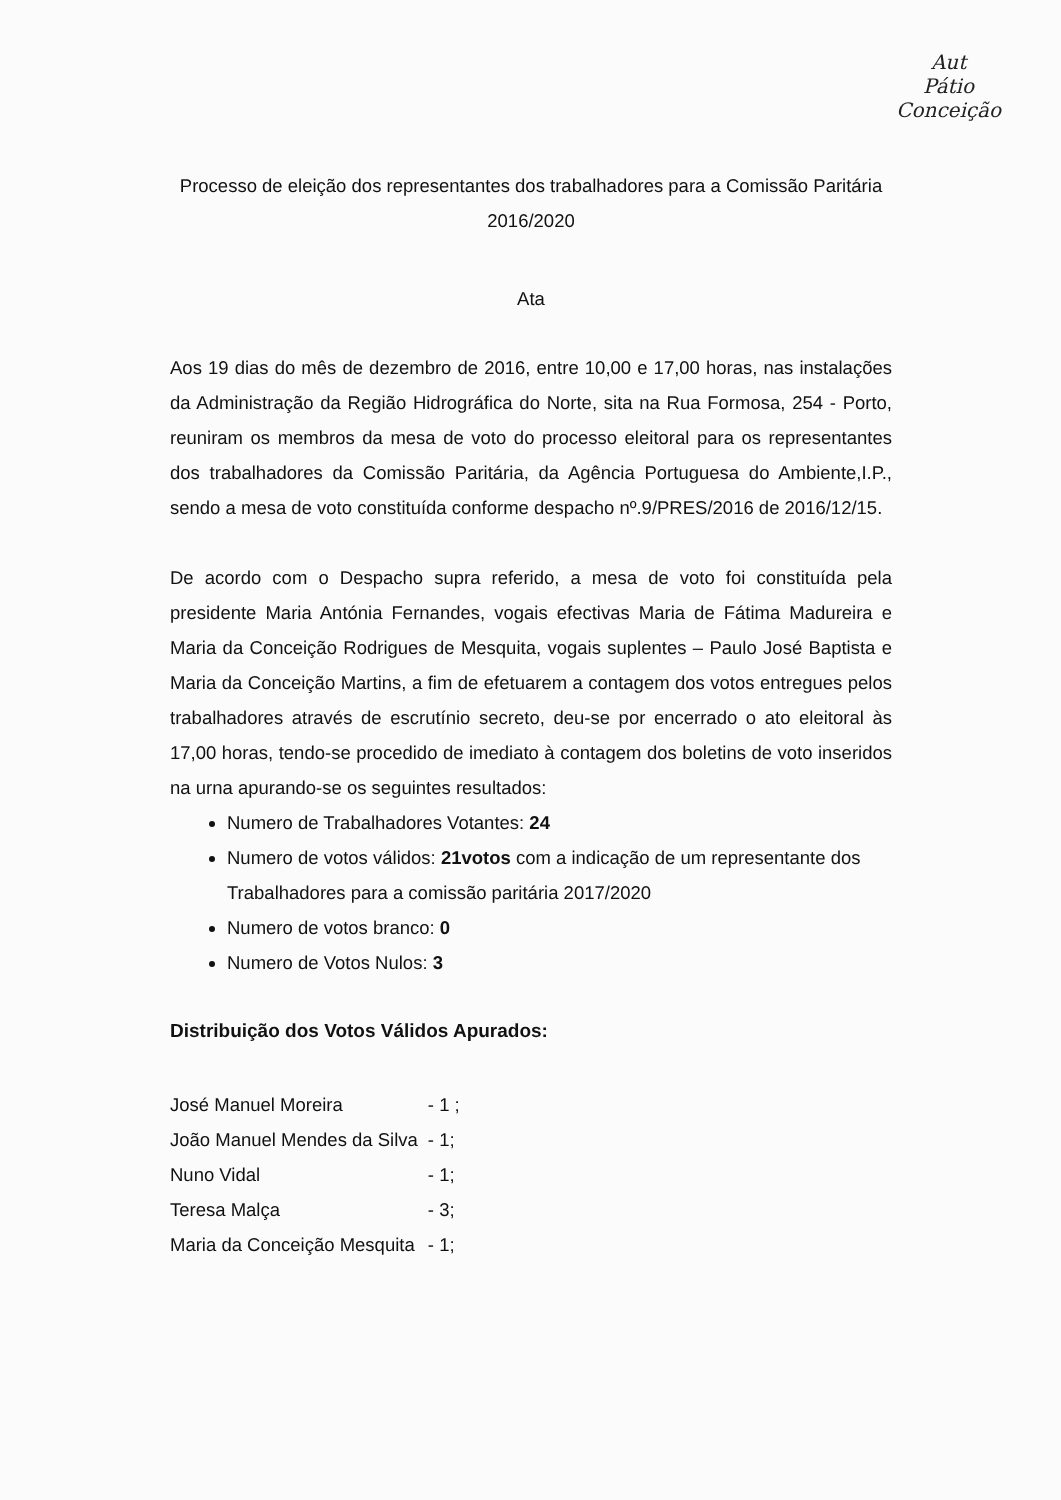Aut
Pátio
Conceição
Processo de eleição dos representantes dos trabalhadores para a Comissão Paritária 2016/2020
Ata
Aos 19 dias do mês de dezembro de 2016, entre 10,00 e 17,00 horas, nas instalações da Administração da Região Hidrográfica do Norte, sita na Rua Formosa, 254 - Porto, reuniram os membros da mesa de voto do processo eleitoral para os representantes dos trabalhadores da Comissão Paritária, da Agência Portuguesa do Ambiente,I.P., sendo a mesa de voto constituída conforme despacho nº.9/PRES/2016 de 2016/12/15.
De acordo com o Despacho supra referido, a mesa de voto foi constituída pela presidente Maria Antónia Fernandes, vogais efectivas Maria de Fátima Madureira e Maria da Conceição Rodrigues de Mesquita, vogais suplentes – Paulo José Baptista e Maria da Conceição Martins, a fim de efetuarem a contagem dos votos entregues pelos trabalhadores através de escrutínio secreto, deu-se por encerrado o ato eleitoral às 17,00 horas, tendo-se procedido de imediato à contagem dos boletins de voto inseridos na urna apurando-se os seguintes resultados:
Numero de Trabalhadores Votantes: 24
Numero de votos válidos: 21votos com a indicação de um representante dos Trabalhadores para a comissão paritária 2017/2020
Numero de votos branco: 0
Numero de Votos Nulos: 3
Distribuição dos Votos Válidos Apurados:
| José Manuel Moreira | - 1 ; |
| João Manuel Mendes da Silva | - 1; |
| Nuno Vidal | - 1; |
| Teresa Malça | - 3; |
| Maria da Conceição Mesquita | - 1; |